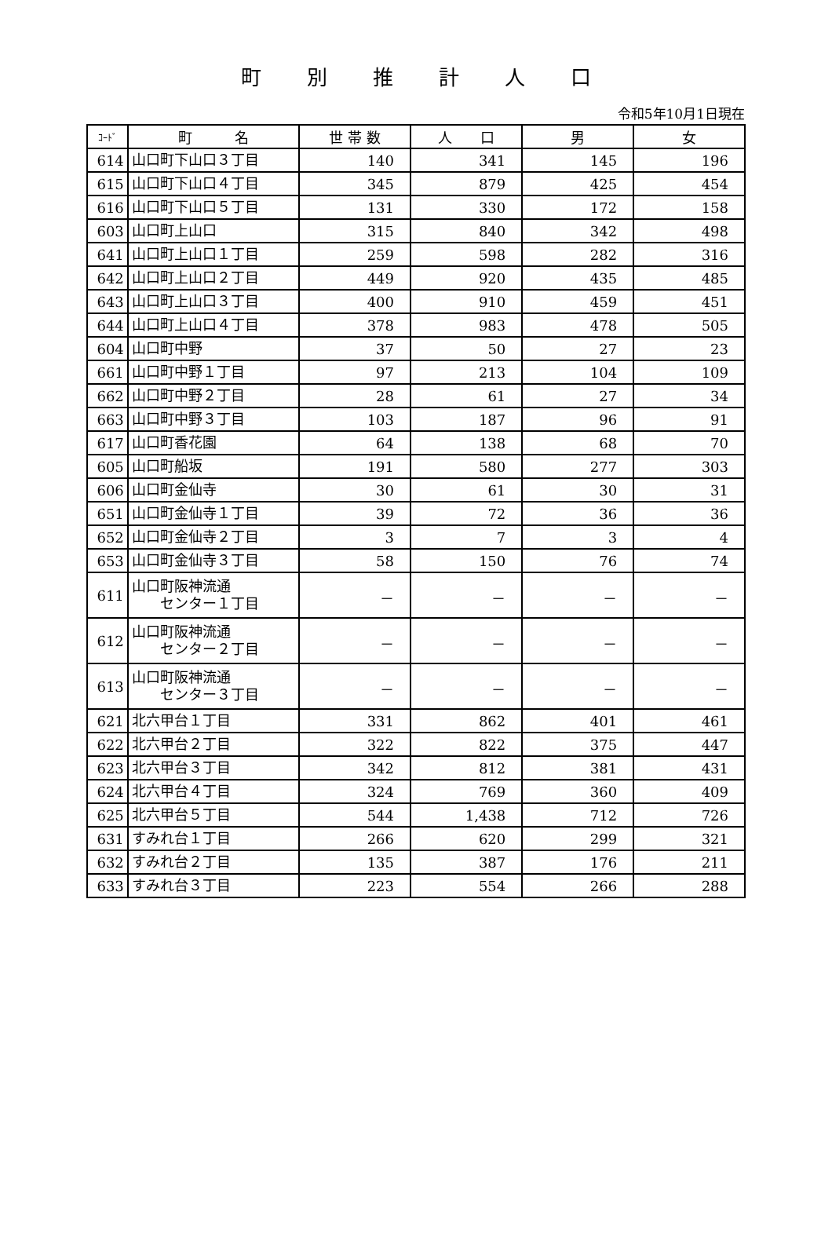町別推計人口
令和5年10月1日現在
| ｺｰﾄﾞ | 町 名 | 世 帯 数 | 人 口 | 男 | 女 |
| --- | --- | --- | --- | --- | --- |
| 614 | 山口町下山口３丁目 | 140 | 341 | 145 | 196 |
| 615 | 山口町下山口４丁目 | 345 | 879 | 425 | 454 |
| 616 | 山口町下山口５丁目 | 131 | 330 | 172 | 158 |
| 603 | 山口町上山口 | 315 | 840 | 342 | 498 |
| 641 | 山口町上山口１丁目 | 259 | 598 | 282 | 316 |
| 642 | 山口町上山口２丁目 | 449 | 920 | 435 | 485 |
| 643 | 山口町上山口３丁目 | 400 | 910 | 459 | 451 |
| 644 | 山口町上山口４丁目 | 378 | 983 | 478 | 505 |
| 604 | 山口町中野 | 37 | 50 | 27 | 23 |
| 661 | 山口町中野１丁目 | 97 | 213 | 104 | 109 |
| 662 | 山口町中野２丁目 | 28 | 61 | 27 | 34 |
| 663 | 山口町中野３丁目 | 103 | 187 | 96 | 91 |
| 617 | 山口町香花園 | 64 | 138 | 68 | 70 |
| 605 | 山口町船坂 | 191 | 580 | 277 | 303 |
| 606 | 山口町金仙寺 | 30 | 61 | 30 | 31 |
| 651 | 山口町金仙寺１丁目 | 39 | 72 | 36 | 36 |
| 652 | 山口町金仙寺２丁目 | 3 | 7 | 3 | 4 |
| 653 | 山口町金仙寺３丁目 | 58 | 150 | 76 | 74 |
| 611 | 山口町阪神流通 センター１丁目 | － | － | － | － |
| 612 | 山口町阪神流通 センター２丁目 | － | － | － | － |
| 613 | 山口町阪神流通 センター３丁目 | － | － | － | － |
| 621 | 北六甲台１丁目 | 331 | 862 | 401 | 461 |
| 622 | 北六甲台２丁目 | 322 | 822 | 375 | 447 |
| 623 | 北六甲台３丁目 | 342 | 812 | 381 | 431 |
| 624 | 北六甲台４丁目 | 324 | 769 | 360 | 409 |
| 625 | 北六甲台５丁目 | 544 | 1,438 | 712 | 726 |
| 631 | すみれ台１丁目 | 266 | 620 | 299 | 321 |
| 632 | すみれ台２丁目 | 135 | 387 | 176 | 211 |
| 633 | すみれ台３丁目 | 223 | 554 | 266 | 288 |